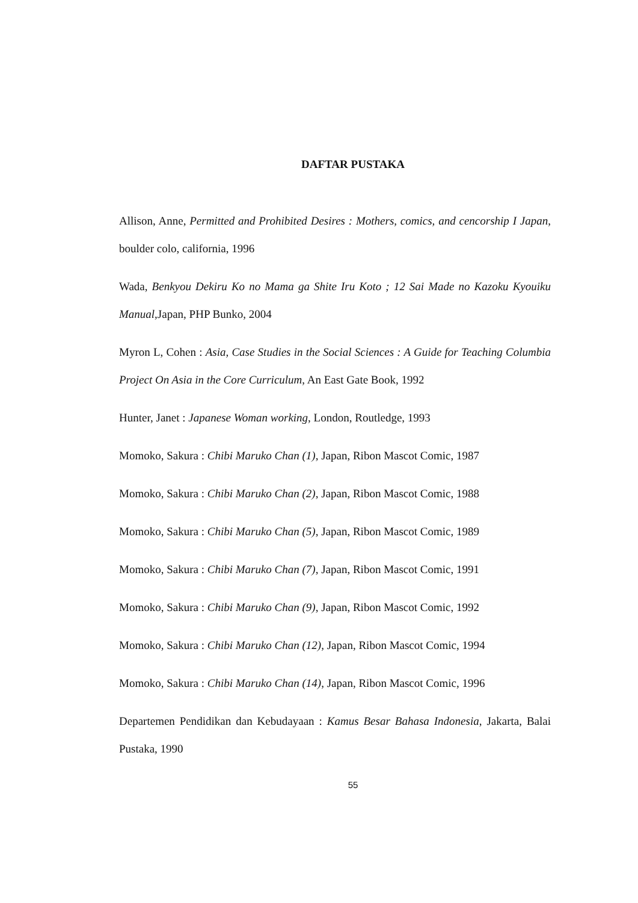DAFTAR PUSTAKA
Allison, Anne, Permitted and Prohibited Desires : Mothers, comics, and cencorship I Japan, boulder colo, california, 1996
Wada, Benkyou Dekiru Ko no Mama ga Shite Iru Koto ; 12 Sai Made no Kazoku Kyouiku Manual,Japan, PHP Bunko, 2004
Myron L, Cohen : Asia, Case Studies in the Social Sciences : A Guide for Teaching Columbia Project On Asia in the Core Curriculum, An East Gate Book, 1992
Hunter, Janet : Japanese Woman working, London, Routledge, 1993
Momoko, Sakura : Chibi Maruko Chan (1), Japan, Ribon Mascot Comic, 1987
Momoko, Sakura : Chibi Maruko Chan (2), Japan, Ribon Mascot Comic, 1988
Momoko, Sakura : Chibi Maruko Chan (5), Japan, Ribon Mascot Comic, 1989
Momoko, Sakura : Chibi Maruko Chan (7), Japan, Ribon Mascot Comic, 1991
Momoko, Sakura : Chibi Maruko Chan (9), Japan, Ribon Mascot Comic, 1992
Momoko, Sakura : Chibi Maruko Chan (12), Japan, Ribon Mascot Comic, 1994
Momoko, Sakura : Chibi Maruko Chan (14), Japan, Ribon Mascot Comic, 1996
Departemen Pendidikan dan Kebudayaan : Kamus Besar Bahasa Indonesia, Jakarta, Balai Pustaka, 1990
55